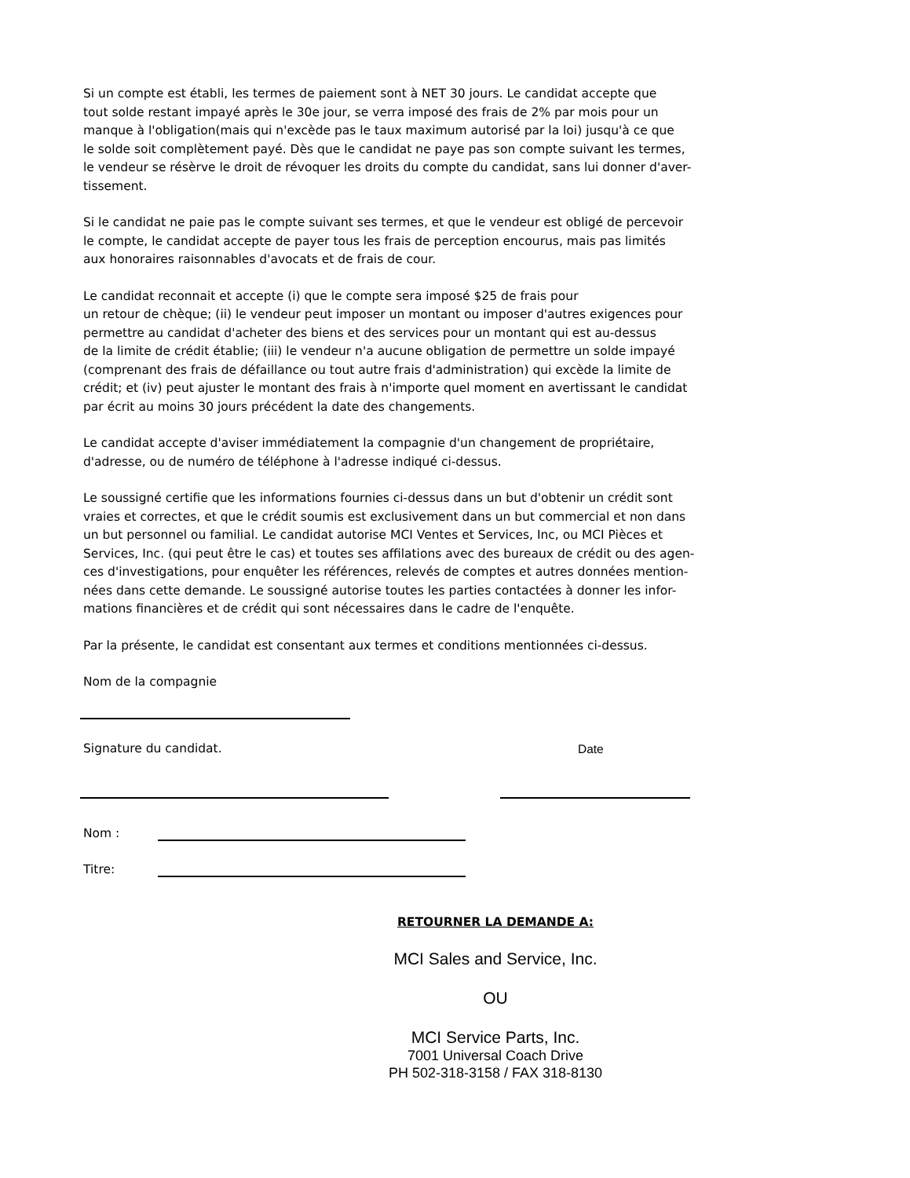Si un compte est établi, les termes de paiement sont à NET 30 jours. Le candidat accepte que
tout solde restant impayé après le 30e jour, se verra imposé des frais de 2% par mois pour un
manque à l'obligation(mais qui n'excède pas le taux maximum autorisé par la loi) jusqu'à ce que
le solde soit complètement payé. Dès que le candidat ne paye pas son compte suivant les termes,
le vendeur se résèrve le droit de révoquer les droits du compte du candidat, sans lui donner d'aver-
tissement.
Si le candidat ne paie pas le compte suivant ses termes, et que le vendeur est obligé de percevoir
le compte, le candidat accepte de payer tous les frais de perception encourus, mais pas limités
aux honoraires raisonnables d'avocats et de frais de cour.
Le candidat reconnait et accepte (i) que le compte sera imposé $25 de frais pour
un retour de chèque; (ii) le vendeur peut imposer un montant ou imposer d'autres exigences pour
permettre au candidat d'acheter des biens et des services pour un montant qui est au-dessus
de la limite de crédit établie; (iii) le vendeur n'a aucune obligation de permettre un solde impayé
(comprenant des frais de défaillance ou tout autre frais d'administration) qui excède la limite de
crédit; et (iv) peut ajuster le montant des frais à n'importe quel moment en avertissant le candidat
par écrit au moins 30 jours précédent la date des changements.
Le candidat accepte d'aviser immédiatement la compagnie d'un changement de propriétaire,
d'adresse, ou de numéro de téléphone à l'adresse indiqué ci-dessus.
Le soussigné certifie que les informations fournies ci-dessus dans un but d'obtenir un crédit sont
vraies et correctes, et que le crédit soumis est exclusivement dans un but commercial et non dans
un but personnel ou familial. Le candidat autorise MCI Ventes et Services, Inc, ou MCI Pièces et
Services, Inc. (qui peut être le cas) et toutes ses affilations avec des bureaux de crédit ou des agen-
ces d'investigations, pour enquêter les références, relevés de comptes et autres données mention-
nées dans cette demande. Le soussigné autorise toutes les parties contactées à donner les infor-
mations financières et de crédit qui sont nécessaires dans le cadre de l'enquête.
Par la présente, le candidat est consentant aux termes et conditions mentionnées ci-dessus.
Nom de la compagnie
Signature du candidat. Date
Nom :
Titre:
RETOURNER LA DEMANDE A:
MCI Sales and Service, Inc.
OU
MCI Service Parts, Inc.
7001 Universal Coach Drive
PH 502-318-3158 / FAX 318-8130